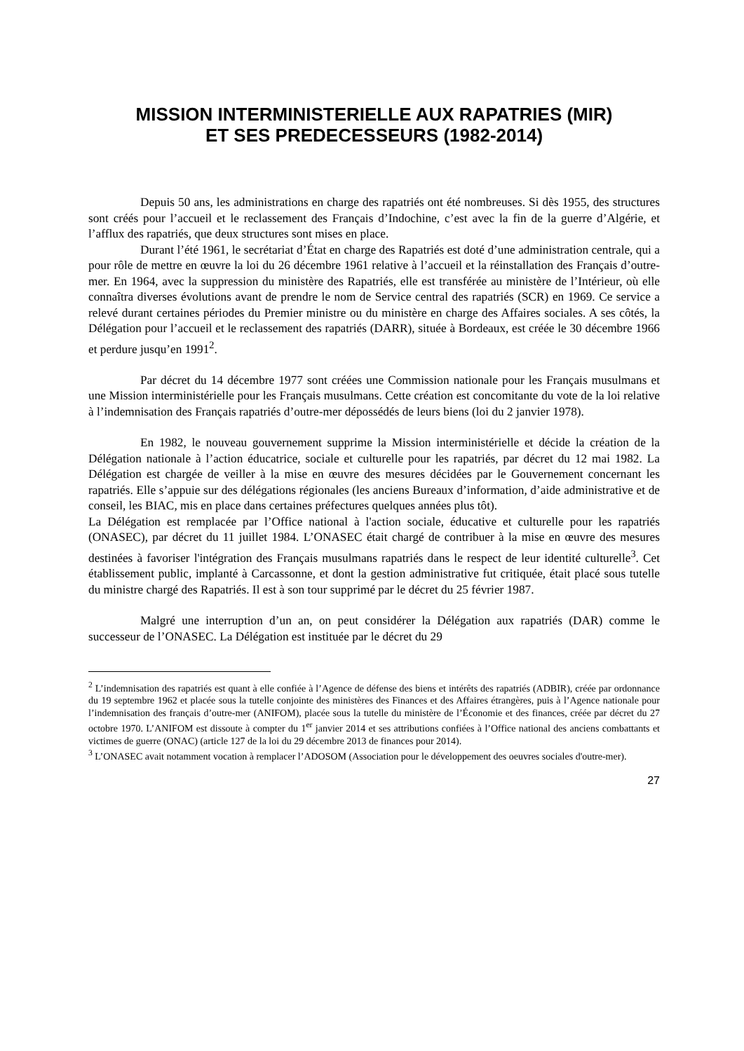MISSION INTERMINISTERIELLE AUX RAPATRIES (MIR)
ET SES PREDECESSEURS (1982-2014)
Depuis 50 ans, les administrations en charge des rapatriés ont été nombreuses. Si dès 1955, des structures sont créés pour l’accueil et le reclassement des Français d’Indochine, c’est avec la fin de la guerre d’Algérie, et l’afflux des rapatriés, que deux structures sont mises en place.
Durant l’été 1961, le secrétariat d’État en charge des Rapatriés est doté d’une administration centrale, qui a pour rôle de mettre en œuvre la loi du 26 décembre 1961 relative à l’accueil et la réinstallation des Français d’outre-mer. En 1964, avec la suppression du ministère des Rapatriés, elle est transférée au ministère de l’Intérieur, où elle connaîtra diverses évolutions avant de prendre le nom de Service central des rapatriés (SCR) en 1969. Ce service a relevé durant certaines périodes du Premier ministre ou du ministère en charge des Affaires sociales. A ses côtés, la Délégation pour l’accueil et le reclassement des rapatriés (DARR), située à Bordeaux, est créée le 30 décembre 1966 et perdure jusqu’en 1991<sup>2</sup>.
Par décret du 14 décembre 1977 sont créées une Commission nationale pour les Français musulmans et une Mission interministérielle pour les Français musulmans. Cette création est concomitante du vote de la loi relative à l’indemnisation des Français rapatriés d’outre-mer dépossédés de leurs biens (loi du 2 janvier 1978).
En 1982, le nouveau gouvernement supprime la Mission interministérielle et décide la création de la Délégation nationale à l’action éducatrice, sociale et culturelle pour les rapatriés, par décret du 12 mai 1982. La Délégation est chargée de veiller à la mise en œuvre des mesures décidées par le Gouvernement concernant les rapatriés. Elle s’appuie sur des délégations régionales (les anciens Bureaux d’information, d’aide administrative et de conseil, les BIAC, mis en place dans certaines préfectures quelques années plus tôt).
La Délégation est remplacée par l’Office national à l'action sociale, éducative et culturelle pour les rapatriés (ONASEC), par décret du 11 juillet 1984. L’ONASEC était chargé de contribuer à la mise en œuvre des mesures destinées à favoriser l'intégration des Français musulmans rapatriés dans le respect de leur identité culturelle<sup>3</sup>. Cet établissement public, implanté à Carcassonne, et dont la gestion administrative fut critiquée, était placé sous tutelle du ministre chargé des Rapatriés. Il est à son tour supprimé par le décret du 25 février 1987.
Malgré une interruption d’un an, on peut considérer la Délégation aux rapatriés (DAR) comme le successeur de l’ONASEC. La Délégation est instituée par le décret du 29
<sup>2</sup> L’indemnisation des rapatriés est quant à elle confiée à l’Agence de défense des biens et intérêts des rapatriés (ADBIR), créée par ordonnance du 19 septembre 1962 et placée sous la tutelle conjointe des ministères des Finances et des Affaires étrangères, puis à l’Agence nationale pour l’indemnisation des français d’outre-mer (ANIFOM), placée sous la tutelle du ministère de l’Économie et des finances, créée par décret du 27 octobre 1970. L’ANIFOM est dissoute à compter du 1<sup>er</sup> janvier 2014 et ses attributions confiées à l’Office national des anciens combattants et victimes de guerre (ONAC) (article 127 de la loi du 29 décembre 2013 de finances pour 2014).
<sup>3</sup> L’ONASEC avait notamment vocation à remplacer l’ADOSOM (Association pour le développement des oeuvres sociales d'outre-mer).
27